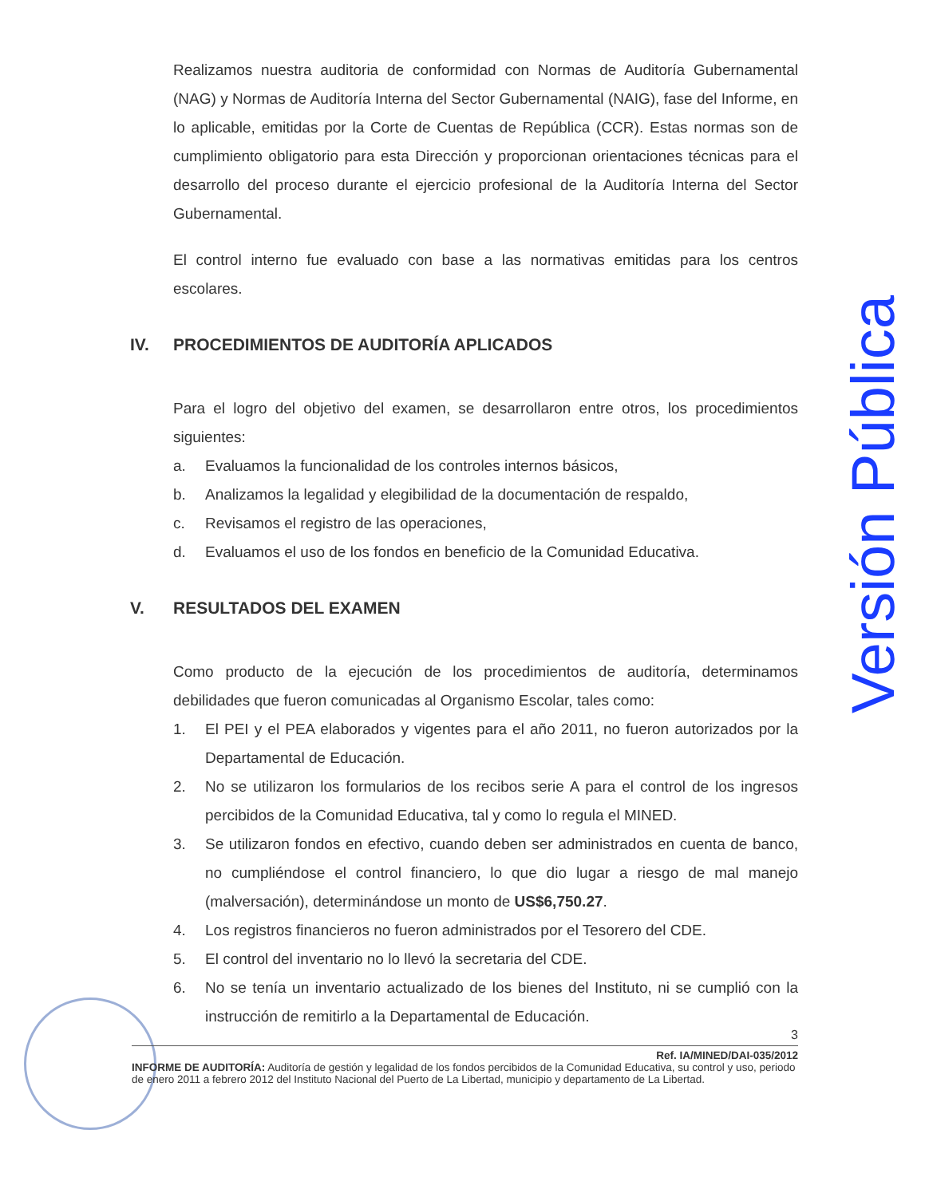Realizamos nuestra auditoria de conformidad con Normas de Auditoría Gubernamental (NAG) y Normas de Auditoría Interna del Sector Gubernamental (NAIG), fase del Informe, en lo aplicable, emitidas por la Corte de Cuentas de República (CCR). Estas normas son de cumplimiento obligatorio para esta Dirección y proporcionan orientaciones técnicas para el desarrollo del proceso durante el ejercicio profesional de la Auditoría Interna del Sector Gubernamental.
El control interno fue evaluado con base a las normativas emitidas para los centros escolares.
IV. PROCEDIMIENTOS DE AUDITORÍA APLICADOS
Para el logro del objetivo del examen, se desarrollaron entre otros, los procedimientos siguientes:
a. Evaluamos la funcionalidad de los controles internos básicos,
b. Analizamos la legalidad y elegibilidad de la documentación de respaldo,
c. Revisamos el registro de las operaciones,
d. Evaluamos el uso de los fondos en beneficio de la Comunidad Educativa.
V. RESULTADOS DEL EXAMEN
Como producto de la ejecución de los procedimientos de auditoría, determinamos debilidades que fueron comunicadas al Organismo Escolar, tales como:
1. El PEI y el PEA elaborados y vigentes para el año 2011, no fueron autorizados por la Departamental de Educación.
2. No se utilizaron los formularios de los recibos serie A para el control de los ingresos percibidos de la Comunidad Educativa, tal y como lo regula el MINED.
3. Se utilizaron fondos en efectivo, cuando deben ser administrados en cuenta de banco, no cumpliéndose el control financiero, lo que dio lugar a riesgo de mal manejo (malversación), determinándose un monto de US$6,750.27.
4. Los registros financieros no fueron administrados por el Tesorero del CDE.
5. El control del inventario no lo llevó la secretaria del CDE.
6. No se tenía un inventario actualizado de los bienes del Instituto, ni se cumplió con la instrucción de remitirlo a la Departamental de Educación.
3
Ref. IA/MINED/DAI-035/2012
INFORME DE AUDITORÍA: Auditoría de gestión y legalidad de los fondos percibidos de la Comunidad Educativa, su control y uso, periodo de enero 2011 a febrero 2012 del Instituto Nacional del Puerto de La Libertad, municipio y departamento de La Libertad.
Versión Pública